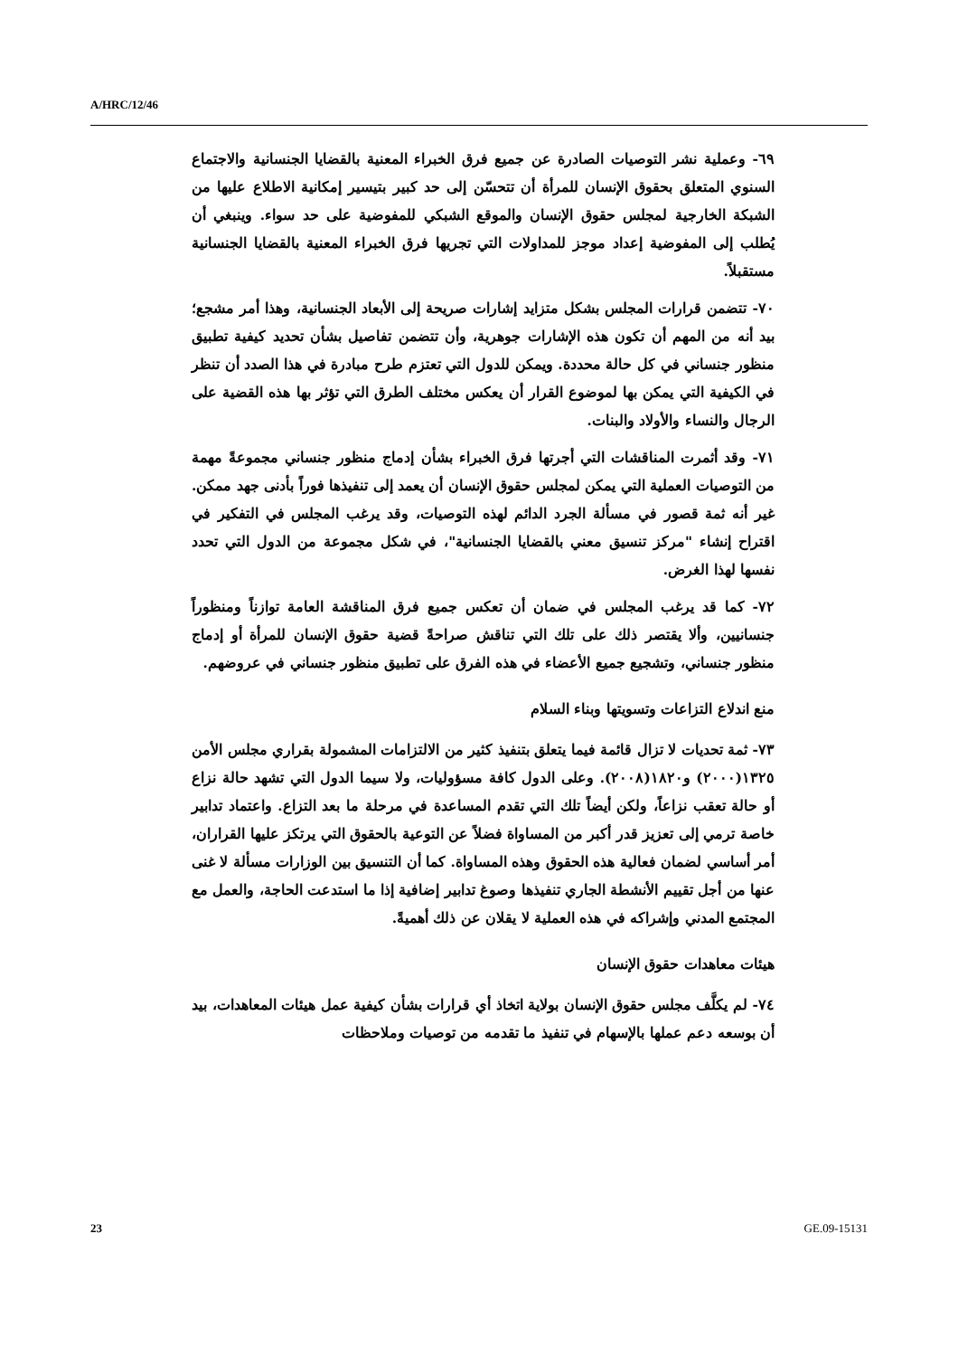A/HRC/12/46
٦٩- وعملية نشر التوصيات الصادرة عن جميع فرق الخبراء المعنية بالقضايا الجنسانية والاجتماع السنوي المتعلق بحقوق الإنسان للمرأة أن تتحسّن إلى حد كبير بتيسير إمكانية الاطلاع عليها من الشبكة الخارجية لمجلس حقوق الإنسان والموقع الشبكي للمفوضية على حد سواء. وينبغي أن يُطلب إلى المفوضية إعداد موجز للمداولات التي تجريها فرق الخبراء المعنية بالقضايا الجنسانية مستقبلاً.
٧٠- تتضمن قرارات المجلس بشكل متزايد إشارات صريحة إلى الأبعاد الجنسانية، وهذا أمر مشجع؛ بيد أنه من المهم أن تكون هذه الإشارات جوهرية، وأن تتضمن تفاصيل بشأن تحديد كيفية تطبيق منظور جنساني في كل حالة محددة. ويمكن للدول التي تعتزم طرح مبادرة في هذا الصدد أن تنظر في الكيفية التي يمكن بها لموضوع القرار أن يعكس مختلف الطرق التي تؤثر بها هذه القضية على الرجال والنساء والأولاد والبنات.
٧١- وقد أثمرت المناقشات التي أجرتها فرق الخبراء بشأن إدماج منظور جنساني مجموعةً مهمة من التوصيات العملية التي يمكن لمجلس حقوق الإنسان أن يعمد إلى تنفيذها فوراً بأدنى جهد ممكن. غير أنه ثمة قصور في مسألة الجرد الدائم لهذه التوصيات، وقد يرغب المجلس في التفكير في اقتراح إنشاء "مركز تنسيق معني بالقضايا الجنسانية"، في شكل مجموعة من الدول التي تحدد نفسها لهذا الغرض.
٧٢- كما قد يرغب المجلس في ضمان أن تعكس جميع فرق المناقشة العامة توازناً ومنظوراً جنسانيين، وألا يقتصر ذلك على تلك التي تناقش صراحةً قضية حقوق الإنسان للمرأة أو إدماج منظور جنساني، وتشجيع جميع الأعضاء في هذه الفرق على تطبيق منظور جنساني في عروضهم.
منع اندلاع التزاعات وتسويتها وبناء السلام
٧٣- ثمة تحديات لا تزال قائمة فيما يتعلق بتنفيذ كثير من الالتزامات المشمولة بقراري مجلس الأمن ١٣٢٥(٢٠٠٠) و١٨٢٠(٢٠٠٨). وعلى الدول كافة مسؤوليات، ولا سيما الدول التي تشهد حالة نزاع أو حالة تعقب نزاعاً، ولكن أيضاً تلك التي تقدم المساعدة في مرحلة ما بعد التزاع. واعتماد تدابير خاصة ترمي إلى تعزيز قدر أكبر من المساواة فضلاً عن التوعية بالحقوق التي يرتكز عليها القراران، أمر أساسي لضمان فعالية هذه الحقوق وهذه المساواة. كما أن التنسيق بين الوزارات مسألة لا غنى عنها من أجل تقييم الأنشطة الجاري تنفيذها وصوغ تدابير إضافية إذا ما استدعت الحاجة، والعمل مع المجتمع المدني وإشراكه في هذه العملية لا يقلان عن ذلك أهميةً.
هيئات معاهدات حقوق الإنسان
٧٤- لم يكلَّف مجلس حقوق الإنسان بولاية اتخاذ أي قرارات بشأن كيفية عمل هيئات المعاهدات، بيد أن بوسعه دعم عملها بالإسهام في تنفيذ ما تقدمه من توصيات وملاحظات
23 GE.09-15131